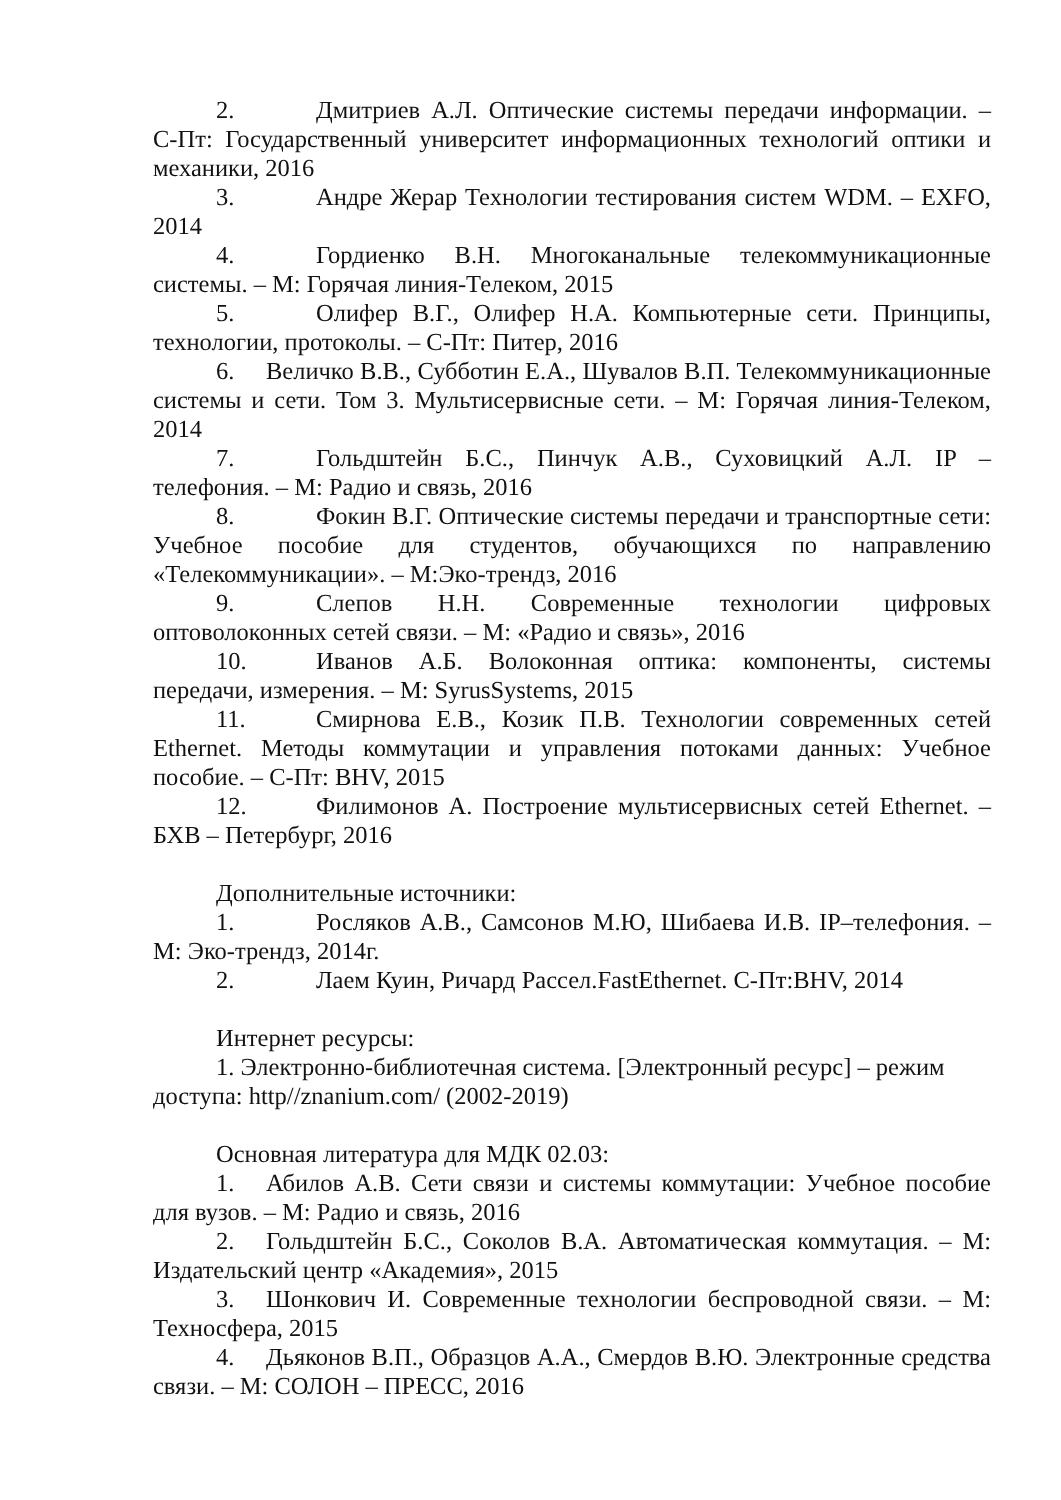2. Дмитриев А.Л. Оптические системы передачи информации. – С-Пт: Государственный университет информационных технологий оптики и механики, 2016
3. Андре Жерар Технологии тестирования систем WDM. – EXFO, 2014
4. Гордиенко В.Н. Многоканальные телекоммуникационные системы. – М: Горячая линия-Телеком, 2015
5. Олифер В.Г., Олифер Н.А. Компьютерные сети. Принципы, технологии, протоколы. – С-Пт: Питер, 2016
6. Величко В.В., Субботин Е.А., Шувалов В.П. Телекоммуникационные системы и сети. Том 3. Мультисервисные сети. – М: Горячая линия-Телеком, 2014
7. Гольдштейн Б.С., Пинчук А.В., Суховицкий А.Л. IP – телефония. – М: Радио и связь, 2016
8. Фокин В.Г. Оптические системы передачи и транспортные сети: Учебное пособие для студентов, обучающихся по направлению «Телекоммуникации». – М:Эко-трендз, 2016
9. Слепов Н.Н. Современные технологии цифровых оптоволоконных сетей связи. – М: «Радио и связь», 2016
10. Иванов А.Б. Волоконная оптика: компоненты, системы передачи, измерения. – М: SyrusSystems, 2015
11. Смирнова Е.В., Козик П.В. Технологии современных сетей Ethernet. Методы коммутации и управления потоками данных: Учебное пособие. – С-Пт: BHV, 2015
12. Филимонов А. Построение мультисервисных сетей Ethernet. – БХВ – Петербург, 2016
Дополнительные источники:
1. Росляков А.В., Самсонов М.Ю, Шибаева И.В. IP–телефония. – М: Эко-трендз, 2014г.
2. Лаем Куин, Ричард Рассел.FastEthernet. С-Пт:BHV, 2014
Интернет ресурсы:
1. Электронно-библиотечная система. [Электронный ресурс] – режим доступа: http//znanium.com/ (2002-2019)
Основная литература для МДК 02.03:
1. Абилов А.В. Сети связи и системы коммутации: Учебное пособие для вузов. – М: Радио и связь, 2016
2. Гольдштейн Б.С., Соколов В.А. Автоматическая коммутация. – М: Издательский центр «Академия», 2015
3. Шонкович И. Современные технологии беспроводной связи. – М: Техносфера, 2015
4. Дьяконов В.П., Образцов А.А., Смердов В.Ю. Электронные средства связи. – М: СОЛОН – ПРЕСС, 2016